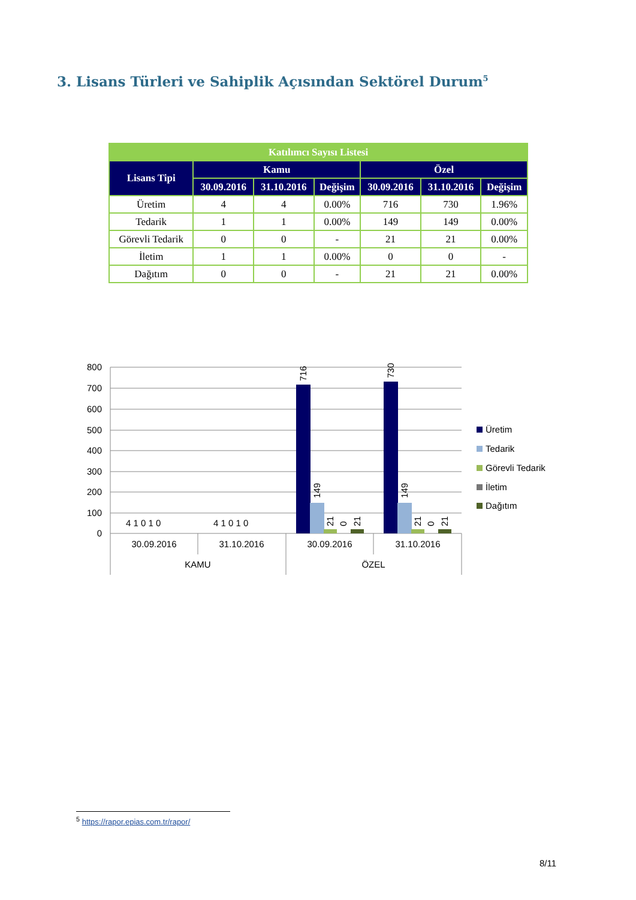3. Lisans Türleri ve Sahiplik Açısından Sektörel Durum<sup>5</sup>
| Katılımcı Sayısı Listesi | | | | | | |
| --- | --- | --- | --- | --- | --- | --- |
| Lisans Tipi | Kamu | | | Özel | | |
| | 30.09.2016 | 31.10.2016 | Değişim | 30.09.2016 | 31.10.2016 | Değişim |
| Üretim | 4 | 4 | 0.00% | 716 | 730 | 1.96% |
| Tedarik | 1 | 1 | 0.00% | 149 | 149 | 0.00% |
| Görevli Tedarik | 0 | 0 | - | 21 | 21 | 0.00% |
| İletim | 1 | 1 | 0.00% | 0 | 0 | - |
| Dağıtım | 0 | 0 | - | 21 | 21 | 0.00% |
800
700
600
500
400
300
200
100
0
716
730
149
149
21
0
21
21
0
21
4 1 0 1 0
4 1 0 1 0
30.09.2016
31.10.2016
30.09.2016
31.10.2016
KAMU
ÖZEL
Üretim
Tedarik
Görevli Tedarik
İletim
Dağıtım
<sup>5</sup> https://rapor.epias.com.tr/rapor/
8/11